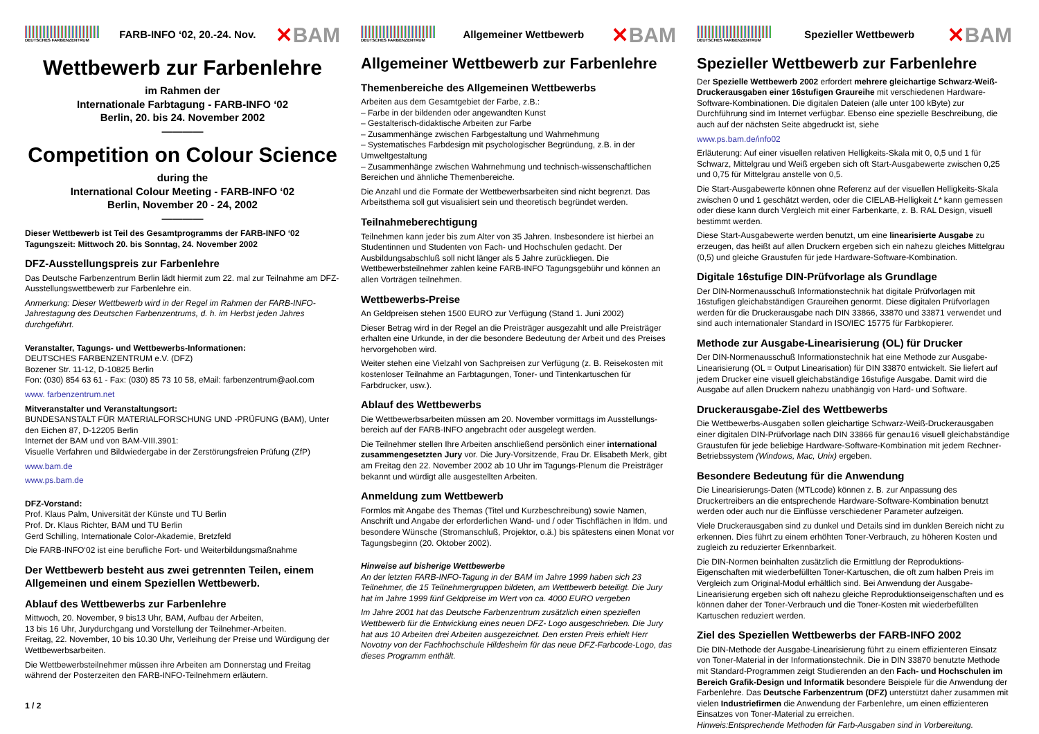DEUTSCHES FARBENZENTRUM
FARB-INFO ‘02, 20.-24. Nov.
✕BAM
Wettbewerb zur Farbenlehre
im Rahmen der
Internationale Farbtagung - FARB-INFO ‘02
Berlin, 20. bis 24. November 2002
————
Competition on Colour Science
during the
International Colour Meeting - FARB-INFO ‘02
Berlin, November 20 - 24, 2002
————
Dieser Wettbewerb ist Teil des Gesamtprogramms der FARB-INFO ‘02
Tagungszeit: Mittwoch 20. bis Sonntag, 24. November 2002
DFZ-Ausstellungspreis zur Farbenlehre
Das Deutsche Farbenzentrum Berlin lädt hiermit zum 22. mal zur Teilnahme am DFZ-Ausstellungswettbewerb zur Farbenlehre ein.
Anmerkung: Dieser Wettbewerb wird in der Regel im Rahmen der FARB-INFO-Jahrestagung des Deutschen Farbenzentrums, d. h. im Herbst jeden Jahres durchgeführt.
Veranstalter, Tagungs- und Wettbewerbs-Informationen:
DEUTSCHES FARBENZENTRUM e.V. (DFZ)
Bozener Str. 11-12, D-10825 Berlin
Fon: (030) 854 63 61 - Fax: (030) 85 73 10 58, eMail: farbenzentrum@aol.com
www. farbenzentrum.net
Mitveranstalter und Veranstaltungsort:
BUNDESANSTALT FÜR MATERIALFORSCHUNG UND -PRÜFUNG (BAM), Unter den Eichen 87, D-12205 Berlin
Internet der BAM und von BAM-VIII.3901:
Visuelle Verfahren und Bildwiedergabe in der Zerstörungsfreien Prüfung (ZfP)
www.bam.de
www.ps.bam.de
DFZ-Vorstand:
Prof. Klaus Palm, Universität der Künste und TU Berlin
Prof. Dr. Klaus Richter, BAM und TU Berlin
Gerd Schilling, Internationale Color-Akademie, Bretzfeld
Die FARB-INFO‘02 ist eine berufliche Fort- und Weiterbildungsmaßnahme
Der Wettbewerb besteht aus zwei getrennten Teilen, einem Allgemeinen und einem Speziellen Wettbewerb.
Ablauf des Wettbewerbs zur Farbenlehre
Mittwoch, 20. November, 9 bis13 Uhr, BAM, Aufbau der Arbeiten,
13 bis 16 Uhr, Jurydurchgang und Vorstellung der Teilnehmer-Arbeiten.
Freitag, 22. November, 10 bis 10.30 Uhr, Verleihung der Preise und Würdigung der Wettbewerbsarbeiten.
Die Wettbewerbsteilnehmer müssen ihre Arbeiten am Donnerstag und Freitag während der Posterzeiten den FARB-INFO-Teilnehmern erläutern.
1 / 2
DEUTSCHES FARBENZENTRUM
Allgemeiner Wettbewerb
✕BAM
Allgemeiner Wettbewerb zur Farbenlehre
Themenbereiche des Allgemeinen Wettbewerbs
Arbeiten aus dem Gesamtgebiet der Farbe, z.B.:
– Farbe in der bildenden oder angewandten Kunst
– Gestalterisch-didaktische Arbeiten zur Farbe
– Zusammenhänge zwischen Farbgestaltung und Wahrnehmung
– Systematisches Farbdesign mit psychologischer Begründung, z.B. in der Umweltgestaltung
– Zusammenhänge zwischen Wahrnehmung und technisch-wissenschaftlichen Bereichen und ähnliche Themenbereiche.
Die Anzahl und die Formate der Wettbewerbsarbeiten sind nicht begrenzt. Das Arbeitsthema soll gut visualisiert sein und theoretisch begründet werden.
Teilnahmeberechtigung
Teilnehmen kann jeder bis zum Alter von 35 Jahren. Insbesondere ist hierbei an Studentinnen und Studenten von Fach- und Hochschulen gedacht. Der Ausbildungsabschluß soll nicht länger als 5 Jahre zurückliegen. Die Wettbewerbsteilnehmer zahlen keine FARB-INFO Tagungsgebühr und können an allen Vorträgen teilnehmen.
Wettbewerbs-Preise
An Geldpreisen stehen 1500 EURO zur Verfügung (Stand 1. Juni 2002)
Dieser Betrag wird in der Regel an die Preisträger ausgezahlt und alle Preisträger erhalten eine Urkunde, in der die besondere Bedeutung der Arbeit und des Preises hervorgehoben wird.
Weiter stehen eine Vielzahl von Sachpreisen zur Verfügung (z. B. Reisekosten mit kostenloser Teilnahme an Farbtagungen, Toner- und Tintenkartuschen für Farbdrucker, usw.).
Ablauf des Wettbewerbs
Die Wettbewerbsarbeiten müssen am 20. November vormittags im Ausstellungs-bereich auf der FARB-INFO angebracht oder ausgelegt werden.
Die Teilnehmer stellen Ihre Arbeiten anschließend persönlich einer international zusammengesetzten Jury vor. Die Jury-Vorsitzende, Frau Dr. Elisabeth Merk, gibt am Freitag den 22. November 2002 ab 10 Uhr im Tagungs-Plenum die Preisträger bekannt und würdigt alle ausgestellten Arbeiten.
Anmeldung zum Wettbewerb
Formlos mit Angabe des Themas (Titel und Kurzbeschreibung) sowie Namen, Anschrift und Angabe der erforderlichen Wand- und / oder Tischflächen in lfdm. und besondere Wünsche (Stromanschluß, Projektor, o.ä.) bis spätestens einen Monat vor Tagungsbeginn (20. Oktober 2002).
Hinweise auf bisherige Wettbewerbe
An der letzten FARB-INFO-Tagung in der BAM im Jahre 1999 haben sich 23 Teilnehmer, die 15 Teilnehmergruppen bildeten, am Wettbewerb beteiligt. Die Jury hat im Jahre 1999 fünf Geldpreise im Wert von ca. 4000 EURO vergeben
Im Jahre 2001 hat das Deutsche Farbenzentrum zusätzlich einen speziellen Wettbewerb für die Entwicklung eines neuen DFZ- Logo ausgeschrieben. Die Jury hat aus 10 Arbeiten drei Arbeiten ausgezeichnet. Den ersten Preis erhielt Herr Novotny von der Fachhochschule Hildesheim für das neue DFZ-Farbcode-Logo, das dieses Programm enthält.
DEUTSCHES FARBENZENTRUM
Spezieller Wettbewerb
✕BAM
Spezieller Wettbewerb zur Farbenlehre
Der Spezielle Wettbewerb 2002 erfordert mehrere gleichartige Schwarz-Weiß-Druckerausgaben einer 16stufigen Graureihe mit verschiedenen Hardware-Software-Kombinationen. Die digitalen Dateien (alle unter 100 kByte) zur Durchführung sind im Internet verfügbar. Ebenso eine spezielle Beschreibung, die auch auf der nächsten Seite abgedruckt ist, siehe
www.ps.bam.de/info02
Erläuterung: Auf einer visuellen relativen Helligkeits-Skala mit 0, 0,5 und 1 für Schwarz, Mittelgrau und Weiß ergeben sich oft Start-Ausgabewerte zwischen 0,25 und 0,75 für Mittelgrau anstelle von 0,5.
Die Start-Ausgabewerte können ohne Referenz auf der visuellen Helligkeits-Skala zwischen 0 und 1 geschätzt werden, oder die CIELAB-Helligkeit L* kann gemessen oder diese kann durch Vergleich mit einer Farbenkarte, z. B. RAL Design, visuell bestimmt werden.
Diese Start-Ausgabewerte werden benutzt, um eine linearisierte Ausgabe zu erzeugen, das heißt auf allen Druckern ergeben sich ein nahezu gleiches Mittelgrau (0,5) und gleiche Graustufen für jede Hardware-Software-Kombination.
Digitale 16stufige DIN-Prüfvorlage als Grundlage
Der DIN-Normenausschuß Informationstechnik hat digitale Prüfvorlagen mit 16stufigen gleichabständigen Graureihen genormt. Diese digitalen Prüfvorlagen werden für die Druckerausgabe nach DIN 33866, 33870 und 33871 verwendet und sind auch internationaler Standard in ISO/IEC 15775 für Farbkopierer.
Methode zur Ausgabe-Linearisierung (OL) für Drucker
Der DIN-Normenausschuß Informationstechnik hat eine Methode zur Ausgabe-Linearisierung (OL = Output Linearisation) für DIN 33870 entwickelt. Sie liefert auf jedem Drucker eine visuell gleichabständige 16stufige Ausgabe. Damit wird die Ausgabe auf allen Druckern nahezu unabhängig von Hard- und Software.
Druckerausgabe-Ziel des Wettbewerbs
Die Wettbewerbs-Ausgaben sollen gleichartige Schwarz-Weiß-Druckerausgaben einer digitalen DIN-Prüfvorlage nach DIN 33866 für genau16 visuell gleichabständige Graustufen für jede beliebige Hardware-Software-Kombination mit jedem Rechner-Betriebssystem (Windows, Mac, Unix) ergeben.
Besondere Bedeutung für die Anwendung
Die Linearisierungs-Daten (MTLcode) können z. B. zur Anpassung des Druckertreibers an die entsprechende Hardware-Software-Kombination benutzt werden oder auch nur die Einflüsse verschiedener Parameter aufzeigen.
Viele Druckerausgaben sind zu dunkel und Details sind im dunklen Bereich nicht zu erkennen. Dies führt zu einem erhöhten Toner-Verbrauch, zu höheren Kosten und zugleich zu reduzierter Erkennbarkeit.
Die DIN-Normen beinhalten zusätzlich die Ermittlung der Reproduktions-Eigenschaften mit wiederbefüllten Toner-Kartuschen, die oft zum halben Preis im Vergleich zum Original-Modul erhältlich sind. Bei Anwendung der Ausgabe-Linearisierung ergeben sich oft nahezu gleiche Reproduktionseigenschaften und es können daher der Toner-Verbrauch und die Toner-Kosten mit wiederbefüllten Kartuschen reduziert werden.
Ziel des Speziellen Wettbewerbs der FARB-INFO 2002
Die DIN-Methode der Ausgabe-Linearisierung führt zu einem effizienteren Einsatz von Toner-Material in der Informationstechnik. Die in DIN 33870 benutzte Methode mit Standard-Programmen zeigt Studierenden an den Fach- und Hochschulen im Bereich Grafik-Design und Informatik besondere Beispiele für die Anwendung der Farbenlehre. Das Deutsche Farbenzentrum (DFZ) unterstützt daher zusammen mit vielen Industriefirmen die Anwendung der Farbenlehre, um einen effizienteren Einsatzes von Toner-Material zu erreichen.
Hinweis:Entsprechende Methoden für Farb-Ausgaben sind in Vorbereitung.